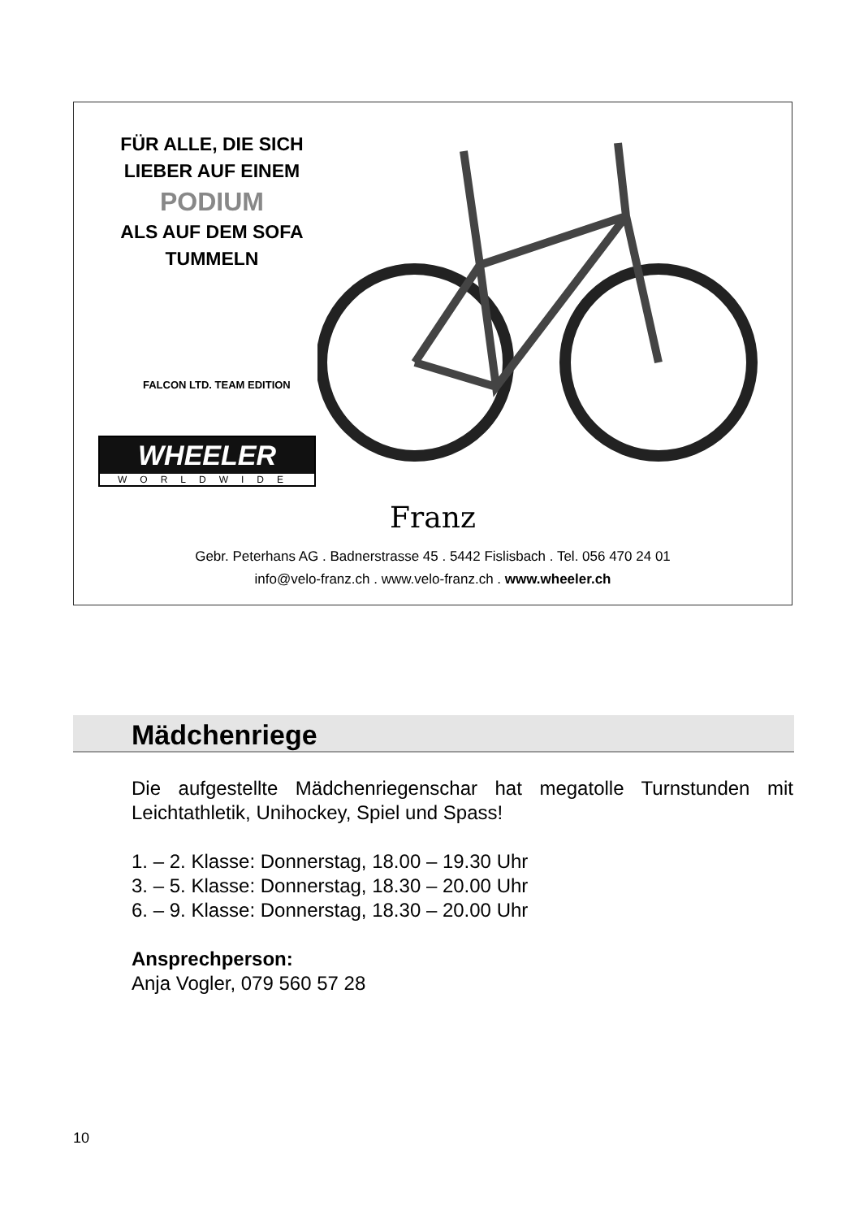FÜR ALLE, DIE SICH
LIEBER AUF EINEM
PODIUM
ALS AUF DEM SOFA
TUMMELN
FALCON LTD. TEAM EDITION
WHEELER
WORLDWIDE
Franz
Gebr. Peterhans AG . Badnerstrasse 45 . 5442 Fislisbach . Tel. 056 470 24 01
info@velo-franz.ch . www.velo-franz.ch . www.wheeler.ch
Mädchenriege
Die aufgestellte Mädchenriegenschar hat megatolle Turnstunden mit Leichtathletik, Unihockey, Spiel und Spass!
1. – 2. Klasse: Donnerstag, 18.00 – 19.30 Uhr
3. – 5. Klasse: Donnerstag, 18.30 – 20.00 Uhr
6. – 9. Klasse: Donnerstag, 18.30 – 20.00 Uhr
Ansprechperson:
Anja Vogler, 079 560 57 28
10